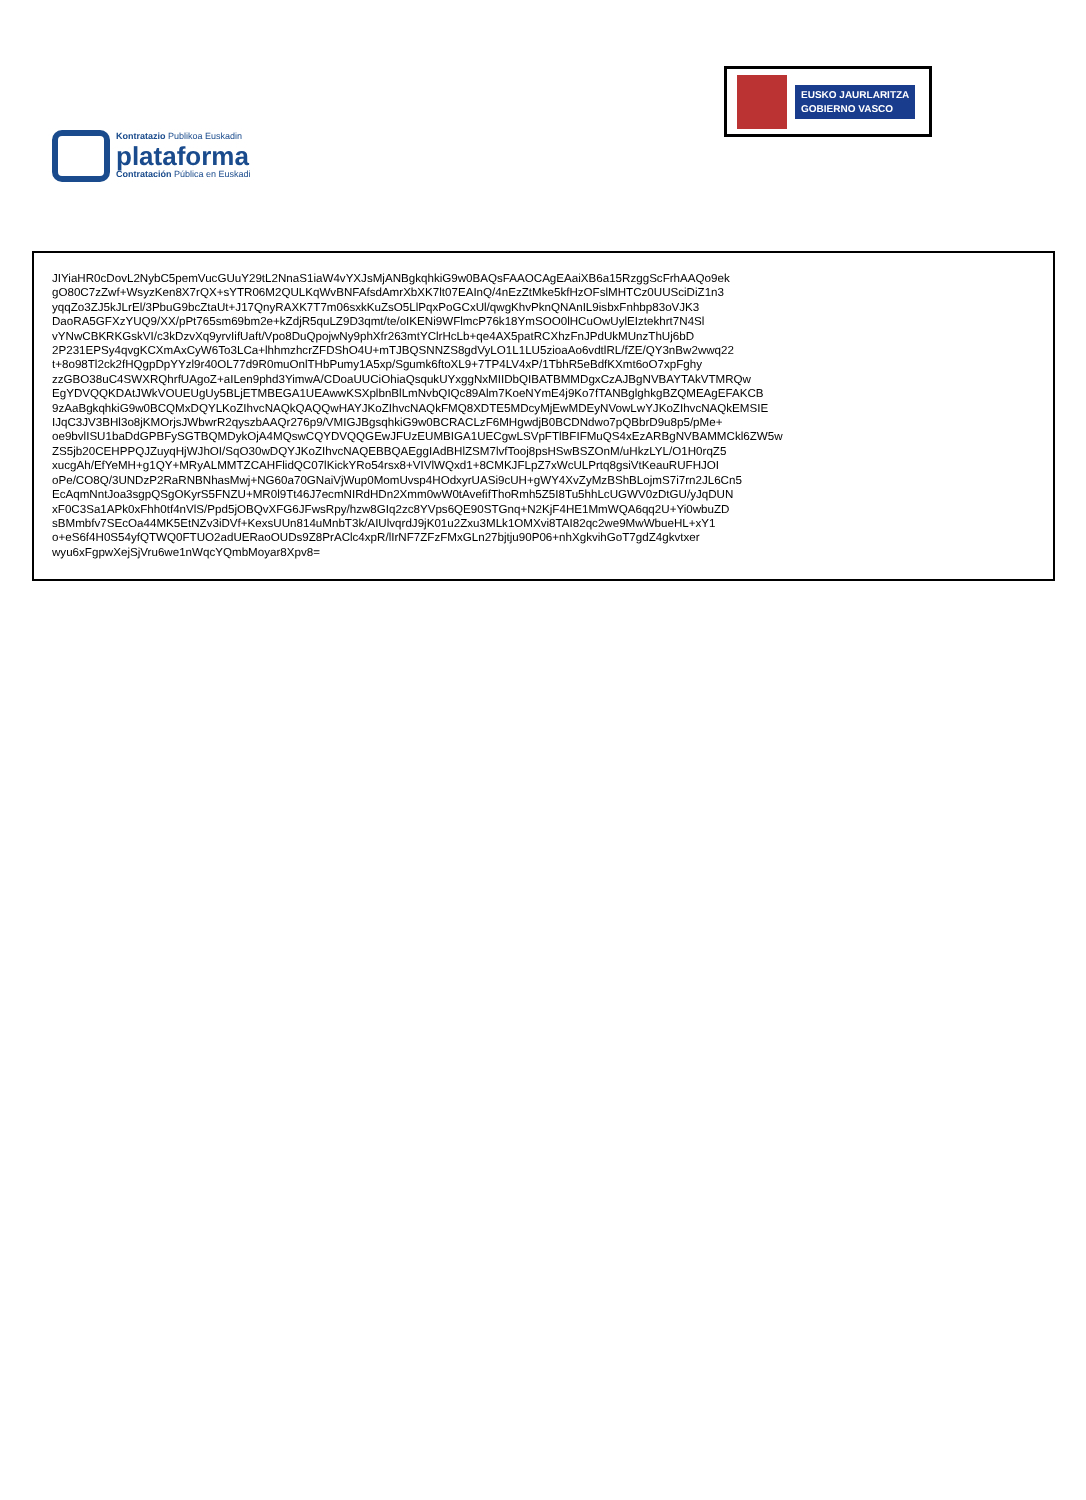Kontratazio Publikoa Euskadin
plataforma
Contratación Pública en Euskadi
EUSKO JAURLARITZA
GOBIERNO VASCO
JIYiaHR0cDovL2NybC5pemVucGUuY29tL2NnaS1iaW4vYXJsMjANBgkqhkiG9w0BAQsFAAOCAgEAaiXB6a15RzggScFrhAAQo9ek
gO80C7zZwf+WsyzKen8X7rQX+sYTR06M2QULKqWvBNFAfsdAmrXbXK7lt07EAInQ/4nEzZtMke5kfHzOFslMHTCz0UUSciDiZ1n3
yqqZo3ZJ5kJLrEl/3PbuG9bcZtaUt+J17QnyRAXK7T7m06sxkKuZsO5LlPqxPoGCxUl/qwgKhvPknQNAnIL9isbxFnhbp83oVJK3
DaoRA5GFXzYUQ9/XX/pPt765sm69bm2e+kZdjR5quLZ9D3qmt/te/oIKENi9WFlmcP76k18YmSOO0lHCuOwUylEIztekhrt7N4Sl
vYNwCBKRKGskVI/c3kDzvXq9yrvIifUaft/Vpo8DuQpojwNy9phXfr263mtYClrHcLb+qe4AX5patRCXhzFnJPdUkMUnzThUj6bD
2P231EPSy4qvgKCXmAxCyW6To3LCa+lhhmzhcrZFDShO4U+mTJBQSNNZS8gdVyLO1L1LU5zioaAo6vdtlRL/fZE/QY3nBw2wwq22
t+8o98Tl2ck2fHQgpDpYYzl9r40OL77d9R0muOnlTHbPumy1A5xp/Sgumk6ftoXL9+7TP4LV4xP/1TbhR5eBdfKXmt6oO7xpFghy
zzGBO38uC4SWXRQhrfUAgoZ+aILen9phd3YimwA/CDoaUUCiOhiaQsqukUYxggNxMIIDbQIBATBMMDgxCzAJBgNVBAYTAkVTMRQw
EgYDVQQKDAtJWkVOUEUgUy5BLjETMBEGA1UEAwwKSXplbnBlLmNvbQIQc89Alm7KoeNYmE4j9Ko7fTANBglghkgBZQMEAgEFAKCB
9zAaBgkqhkiG9w0BCQMxDQYLKoZIhvcNAQkQAQQwHAYJKoZIhvcNAQkFMQ8XDTE5MDcyMjEwMDEyNVowLwYJKoZIhvcNAQkEMSIE
IJqC3JV3BHl3o8jKMOrjsJWbwrR2qyszbAAQr276p9/VMIGJBgsqhkiG9w0BCRACLzF6MHgwdjB0BCDNdwo7pQBbrD9u8p5/pMe+
oe9bvlISU1baDdGPBFySGTBQMDykOjA4MQswCQYDVQQGEwJFUzEUMBIGA1UECgwLSVpFTlBFIFMuQS4xEzARBgNVBAMMCkl6ZW5w
ZS5jb20CEHPPQJZuyqHjWJhOI/SqO30wDQYJKoZIhvcNAQEBBQAEggIAdBHlZSM7lvfTooj8psHSwBSZOnM/uHkzLYL/O1H0rqZ5
xucgAh/EfYeMH+g1QY+MRyALMMTZCAHFlidQC07lKickYRo54rsx8+VIVlWQxd1+8CMKJFLpZ7xWcULPrtq8gsiVtKeauRUFHJOI
oPe/CO8Q/3UNDzP2RaRNBNhasMwj+NG60a70GNaiVjWup0MomUvsp4HOdxyrUASi9cUH+gWY4XvZyMzBShBLojmS7i7rn2JL6Cn5
EcAqmNntJoa3sgpQSgOKyrS5FNZU+MR0l9Tt46J7ecmNIRdHDn2Xmm0wW0tAvefifThoRmh5Z5I8Tu5hhLcUGWV0zDtGU/yJqDUN
xF0C3Sa1APk0xFhh0tf4nVlS/Ppd5jOBQvXFG6JFwsRpy/hzw8GIq2zc8YVps6QE90STGnq+N2KjF4HE1MmWQA6qq2U+Yi0wbuZD
sBMmbfv7SEcOa44MK5EtNZv3iDVf+KexsUUn814uMnbT3k/AIUlvqrdJ9jK01u2Zxu3MLk1OMXvi8TAI82qc2we9MwWbueHL+xY1
o+eS6f4H0S54yfQTWQ0FTUO2adUERaoOUDs9Z8PrAClc4xpR/lIrNF7ZFzFMxGLn27bjtju90P06+nhXgkvihGoT7gdZ4gkvtxer
wyu6xFgpwXejSjVru6we1nWqcYQmbMoyar8Xpv8=